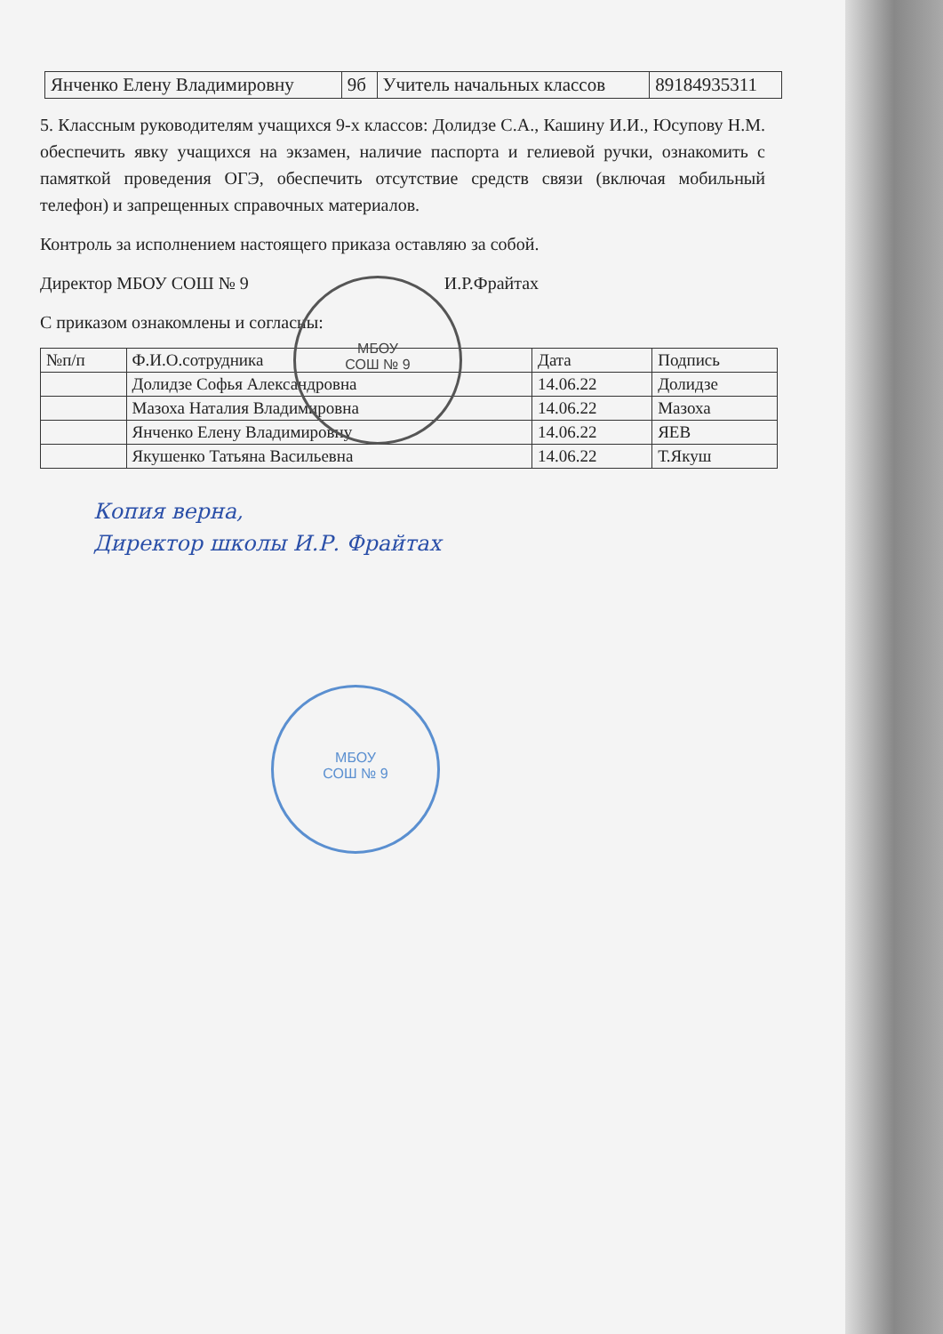МБОУ
СОШ № 9
МБОУ
СОШ № 9
| Янченко Елену Владимировну | 9б | Учитель начальных классов | 89184935311 |
5. Классным руководителям учащихся 9-х классов: Долидзе С.А., Кашину И.И., Юсупову Н.М. обеспечить явку учащихся на экзамен, наличие паспорта и гелиевой ручки, ознакомить с памяткой проведения ОГЭ, обеспечить отсутствие средств связи (включая мобильный телефон) и запрещенных справочных материалов.
Контроль за исполнением настоящего приказа оставляю за собой.
Директор МБОУ СОШ № 9 И.Р.Фрайтах
С приказом ознакомлены и согласны:
| №п/п | Ф.И.О.сотрудника | Дата | Подпись |
| --- | --- | --- | --- |
| | Долидзе Софья Александровна | 14.06.22 | Долидзе |
| | Мазоха Наталия Владимировна | 14.06.22 | Мазоха |
| | Янченко Елену Владимировну | 14.06.22 | ЯЕВ |
| | Якушенко Татьяна Васильевна | 14.06.22 | Т.Якуш |
Копия верна,
Директор школы И.Р. Фрайтах